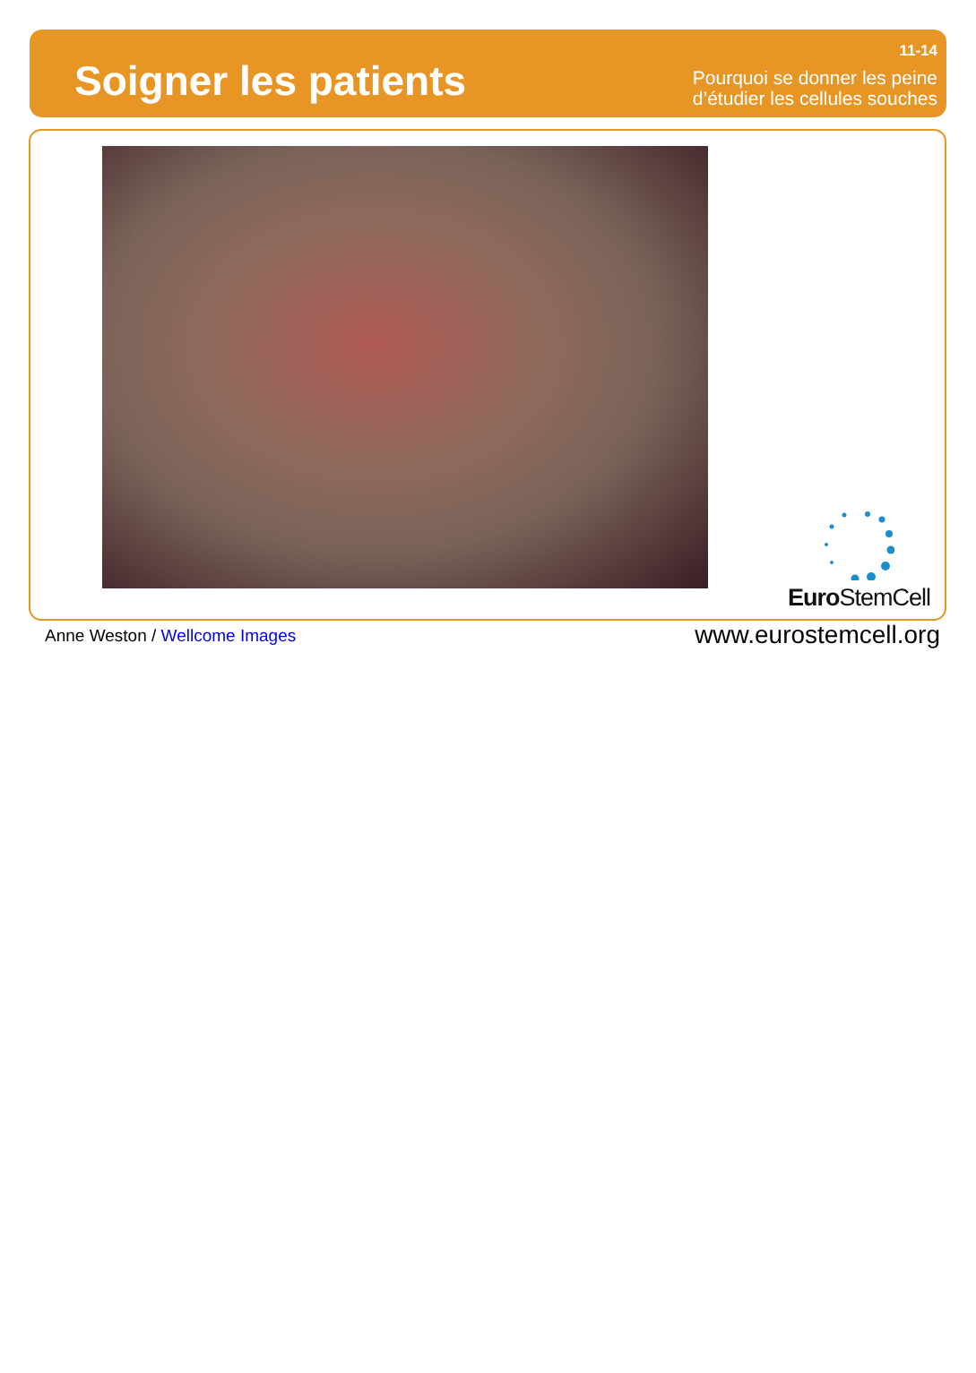Soigner les patients
11-14
Pourquoi se donner les peine
d’étudier les cellules souches
Euro StemCell
Anne Weston / Wellcome Images
www.eurostemcell.org